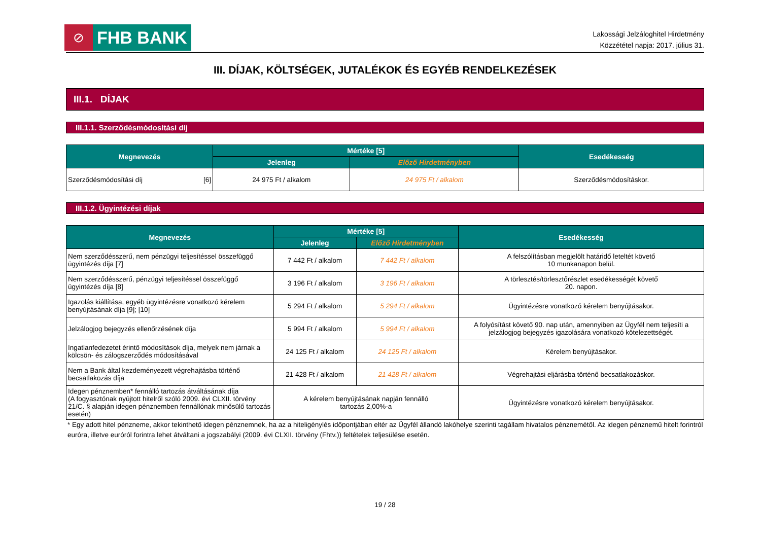⊘
FHB BANK
Lakossági Jelzáloghitel Hirdetmény
Közzététel napja: 2017. július 31.
III. DÍJAK, KÖLTSÉGEK, JUTALÉKOK ÉS EGYÉB RENDELKEZÉSEK
III.1. DÍJAK
III.1.1. Szerződésmódosítási díj
| Megnevezés | Mértéke [5] | | Esedékesség |
| --- | --- | --- | --- |
| | Jelenleg | Előző Hirdetményben | |
| Szerződésmódosítási díj [6] | 24 975 Ft / alkalom | 24 975 Ft / alkalom | Szerződésmódosításkor. |
III.1.2. Ügyintézési díjak
| Megnevezés | Mértéke [5] | | Esedékesség |
| --- | --- | --- | --- |
| | Jelenleg | Előző Hirdetményben | |
| Nem szerződésszerű, nem pénzügyi teljesítéssel összefüggő ügyintézés díja [7] | 7 442 Ft / alkalom | 7 442 Ft / alkalom | A felszólításban megjelölt határidő leteltét követő 10 munkanapon belül. |
| Nem szerződésszerű, pénzügyi teljesítéssel összefüggő ügyintézés díja [8] | 3 196 Ft / alkalom | 3 196 Ft / alkalom | A törlesztés/törlesztőrészlet esedékességét követő 20. napon. |
| Igazolás kiállítása, egyéb ügyintézésre vonatkozó kérelem benyújtásának díja [9]; [10] | 5 294 Ft / alkalom | 5 294 Ft / alkalom | Ügyintézésre vonatkozó kérelem benyújtásakor. |
| Jelzálogjog bejegyzés ellenőrzésének díja | 5 994 Ft / alkalom | 5 994 Ft / alkalom | A folyósítást követő 90. nap után, amennyiben az Ügyfél nem teljesíti a jelzálogjog bejegyzés igazolására vonatkozó kötelezettségét. |
| Ingatlanfedezetet érintő módosítások díja, melyek nem járnak a kölcsön- és zálogszerződés módosításával | 24 125 Ft / alkalom | 24 125 Ft / alkalom | Kérelem benyújtásakor. |
| Nem a Bank által kezdeményezett végrehajtásba történő becsatlakozás díja | 21 428 Ft / alkalom | 21 428 Ft / alkalom | Végrehajtási eljárásba történő becsatlakozáskor. |
| Idegen pénznemben* fennálló tartozás átváltásának díja (A fogyasztónak nyújtott hitelről szóló 2009. évi CLXII. törvény 21/C. § alapján idegen pénznemben fennállónak minősülő tartozás esetén) | A kérelem benyújtásának napján fennálló tartozás 2,00%-a | | Ügyintézésre vonatkozó kérelem benyújtásakor. |
* Egy adott hitel pénzneme, akkor tekinthető idegen pénznemnek, ha az a hiteligénylés időpontjában eltér az Ügyfél állandó lakóhelye szerinti tagállam hivatalos pénznemétől. Az idegen pénznemű hitelt forintról euróra, illetve euróról forintra lehet átváltani a jogszabályi (2009. évi CLXII. törvény (Fhtv.)) feltételek teljesülése esetén.
19 / 28